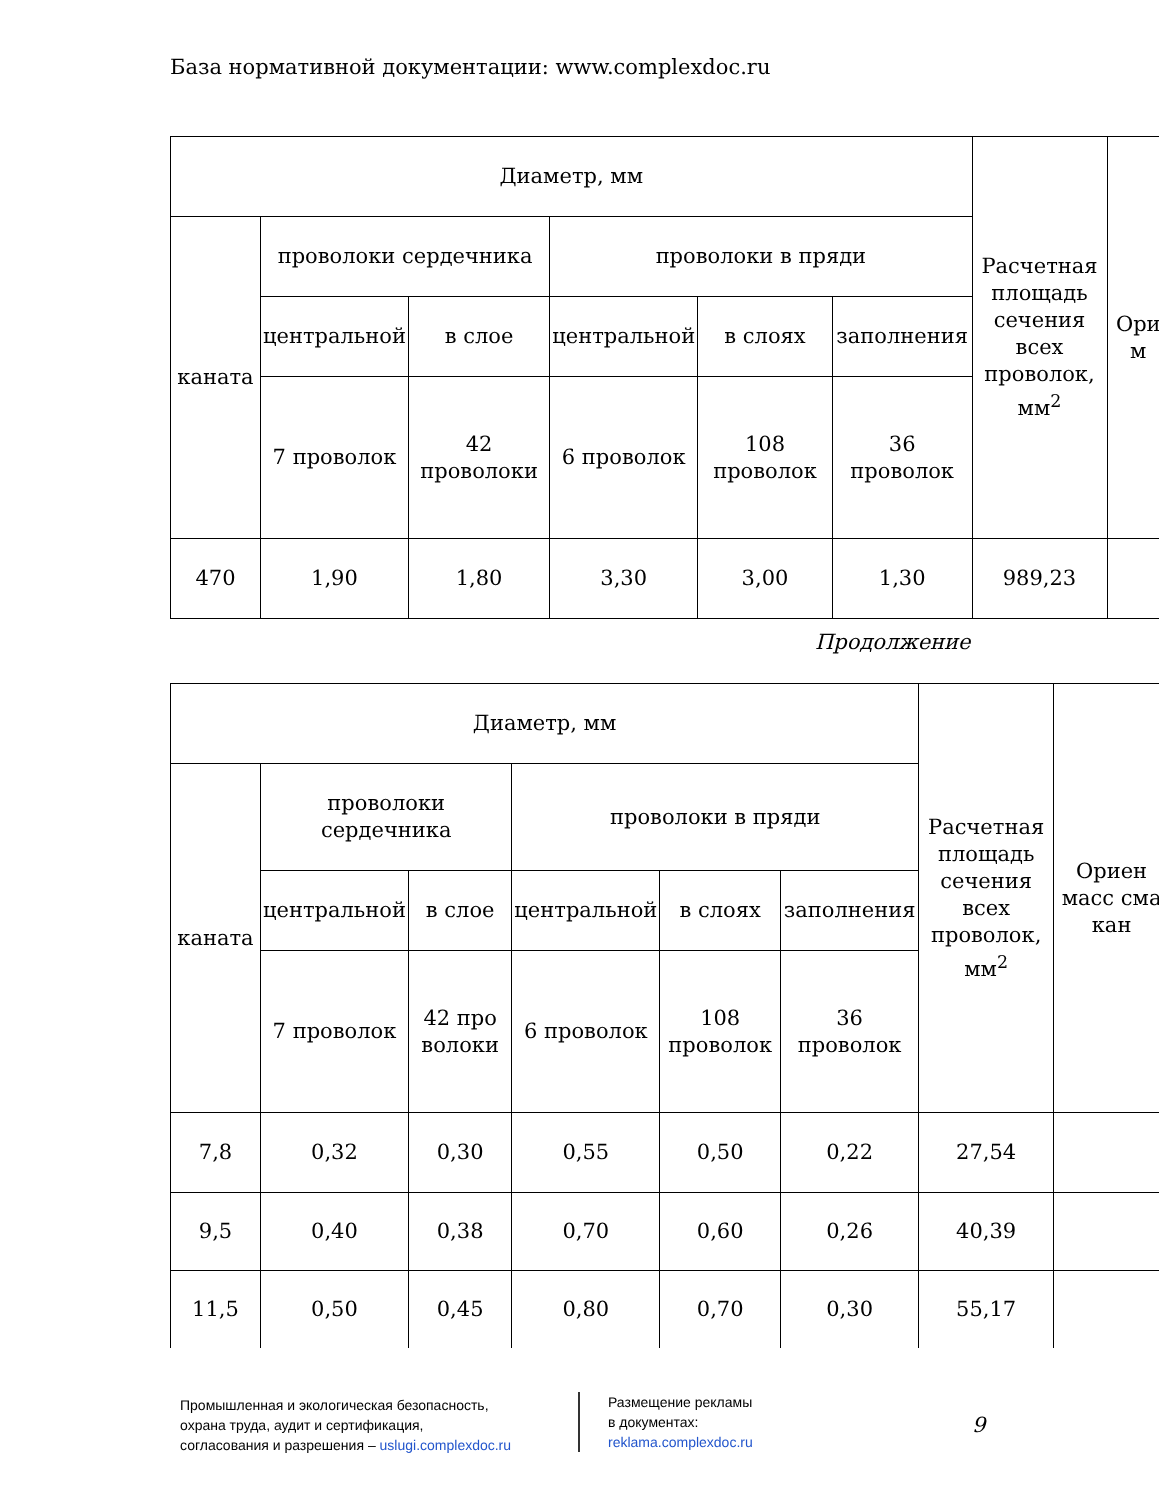База нормативной документации: www.complexdoc.ru
| Диаметр, мм | | | | | | Расчетная площадь сечения всех проволок, мм<sup>2</sup> | Ори м |
| каната | проволоки сердечника | | проволоки в пряди | | | | |
| | центральной | в слое | центральной | в слоях | заполнения | | |
| | 7 проволок | 42 проволоки | 6 проволок | 108 проволок | 36 проволок | | |
| 470 | 1,90 | 1,80 | 3,30 | 3,00 | 1,30 | 989,23 | |
Продолжение
| Диаметр, мм | | | | | | Расчетная площадь сечения всех проволок, мм<sup>2</sup> | Ориен масс сма кан |
| каната | проволоки сердечника | | проволоки в пряди | | | | |
| | центральной | в слое | центральной | в слоях | заполнения | | |
| | 7 проволок | 42 про волоки | 6 проволок | 108 проволок | 36 проволок | | |
| 7,8 | 0,32 | 0,30 | 0,55 | 0,50 | 0,22 | 27,54 | |
| 9,5 | 0,40 | 0,38 | 0,70 | 0,60 | 0,26 | 40,39 | |
| 11,5 | 0,50 | 0,45 | 0,80 | 0,70 | 0,30 | 55,17 | |
Промышленная и экологическая безопасность,
охрана труда, аудит и сертификация,
согласования и разрешения – uslugi.complexdoc.ru
Размещение рекламы
в документах:
reklama.complexdoc.ru
9